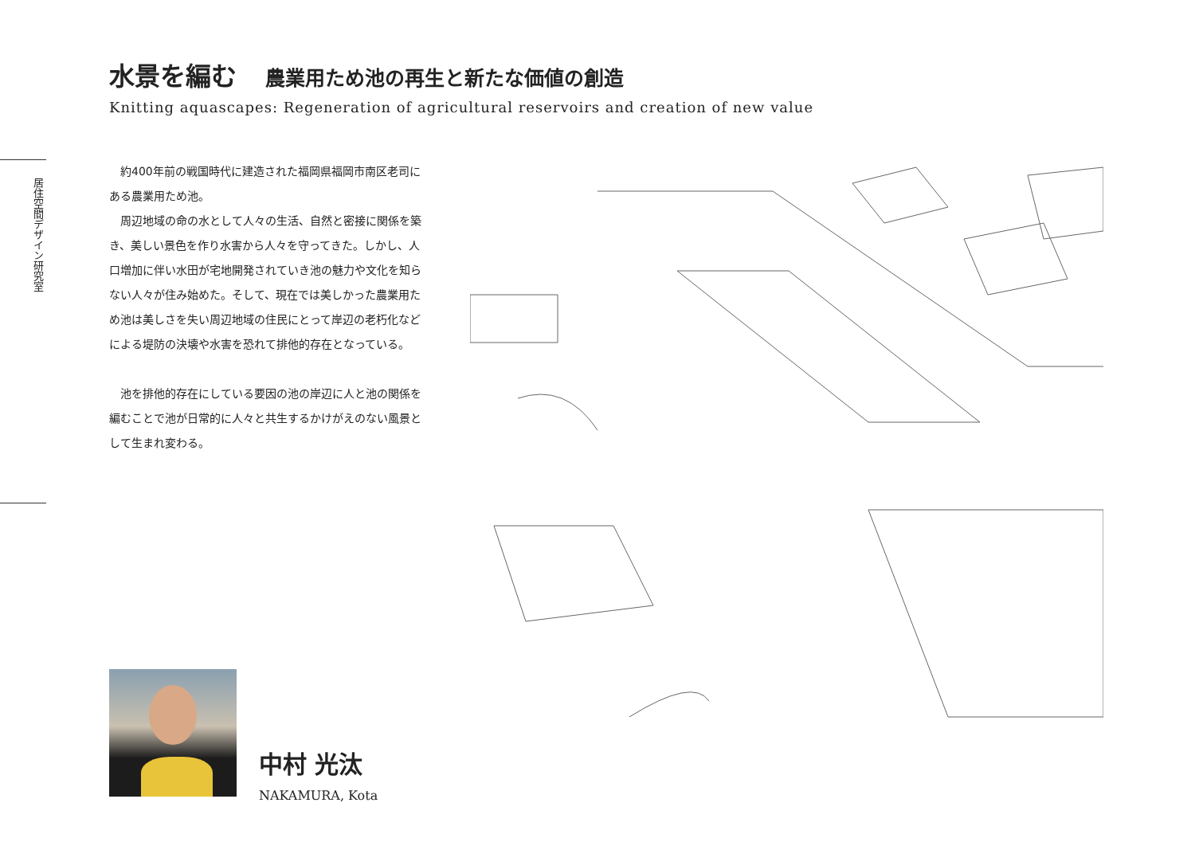水景を編む 農業用ため池の再生と新たな価値の創造
Knitting aquascapes: Regeneration of agricultural reservoirs and creation of new value
居住空間デザイン研究室
約400年前の戦国時代に建造された福岡県福岡市南区老司にある農業用ため池。
周辺地域の命の水として人々の生活、自然と密接に関係を築き、美しい景色を作り水害から人々を守ってきた。しかし、人口増加に伴い水田が宅地開発されていき池の魅力や文化を知らない人々が住み始めた。そして、現在では美しかった農業用ため池は美しさを失い周辺地域の住民にとって岸辺の老朽化などによる堤防の決壊や水害を恐れて排他的存在となっている。
池を排他的存在にしている要因の池の岸辺に人と池の関係を編むことで池が日常的に人々と共生するかけがえのない風景として生まれ変わる。
中村 光汰
NAKAMURA, Kota